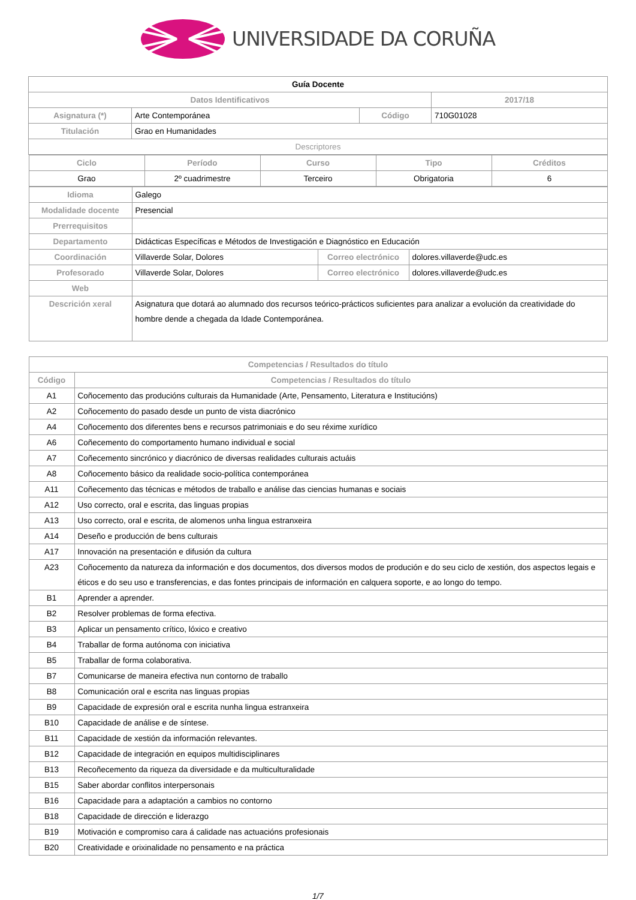UNIVERSIDADE DA CORUÑA
| Guía Docente | | | |
| --- | --- | --- | --- |
| Datos Identificativos | | | 2017/18 |
| Asignatura (*) | Arte Contemporánea | Código | 710G01028 |
| Titulación | Grao en Humanidades | | |
| Descriptores | | | |
| Ciclo | Período | Curso | Tipo | Créditos |
| Grao | 2º cuadrimestre | Terceiro | Obrigatoria | 6 |
| Idioma | Galego | | |
| Modalidade docente | Presencial | | |
| Prerrequisitos | | | |
| Departamento | Didácticas Específicas e Métodos de Investigación e Diagnóstico en Educación | | |
| Coordinación | Villaverde Solar, Dolores | Correo electrónico | dolores.villaverde@udc.es |
| Profesorado | Villaverde Solar, Dolores | Correo electrónico | dolores.villaverde@udc.es |
| Web | | | |
| Descrición xeral | Asignatura que dotará ao alumnado dos recursos teórico-prácticos suficientes para analizar a evolución da creatividade do hombre dende a chegada da Idade Contemporánea. | | |
| Competencias / Resultados do título | |
| Código | Competencias / Resultados do título |
| A1 | Coñocemento das producións culturais da Humanidade (Arte, Pensamento, Literatura e Institucións) |
| A2 | Coñocemento do pasado desde un punto de vista diacrónico |
| A4 | Coñocemento dos diferentes bens e recursos patrimoniais e do seu réxime xurídico |
| A6 | Coñecemento do comportamento humano individual e social |
| A7 | Coñecemento sincrónico y diacrónico de diversas realidades culturais actuáis |
| A8 | Coñocemento básico da realidade socio-política contemporánea |
| A11 | Coñecemento das técnicas e métodos de traballo e análise das ciencias humanas e sociais |
| A12 | Uso correcto, oral e escrita, das linguas propias |
| A13 | Uso correcto, oral e escrita, de alomenos unha lingua estranxeira |
| A14 | Deseño e producción de bens culturais |
| A17 | Innovación na presentación e difusión da cultura |
| A23 | Coñocemento da natureza da información e dos documentos, dos diversos modos de produción e do seu ciclo de xestión, dos aspectos legais e éticos e do seu uso e transferencias, e das fontes principais de información en calquera soporte, e ao longo do tempo. |
| B1 | Aprender a aprender. |
| B2 | Resolver problemas de forma efectiva. |
| B3 | Aplicar un pensamento crítico, lóxico e creativo |
| B4 | Traballar de forma autónoma con iniciativa |
| B5 | Traballar de forma colaborativa. |
| B7 | Comunicarse de maneira efectiva nun contorno de traballo |
| B8 | Comunicación oral e escrita nas linguas propias |
| B9 | Capacidade de expresión oral e escrita nunha lingua estranxeira |
| B10 | Capacidade de análise e de síntese. |
| B11 | Capacidade de xestión da información relevantes. |
| B12 | Capacidade de integración en equipos multidisciplinares |
| B13 | Recoñecemento da riqueza da diversidade e da multiculturalidade |
| B15 | Saber abordar conflitos interpersonais |
| B16 | Capacidade para a adaptación a cambios no contorno |
| B18 | Capacidade de dirección e liderazgo |
| B19 | Motivación e compromiso cara á calidade nas actuacións profesionais |
| B20 | Creatividade e orixinalidade no pensamento e na práctica |
1/7